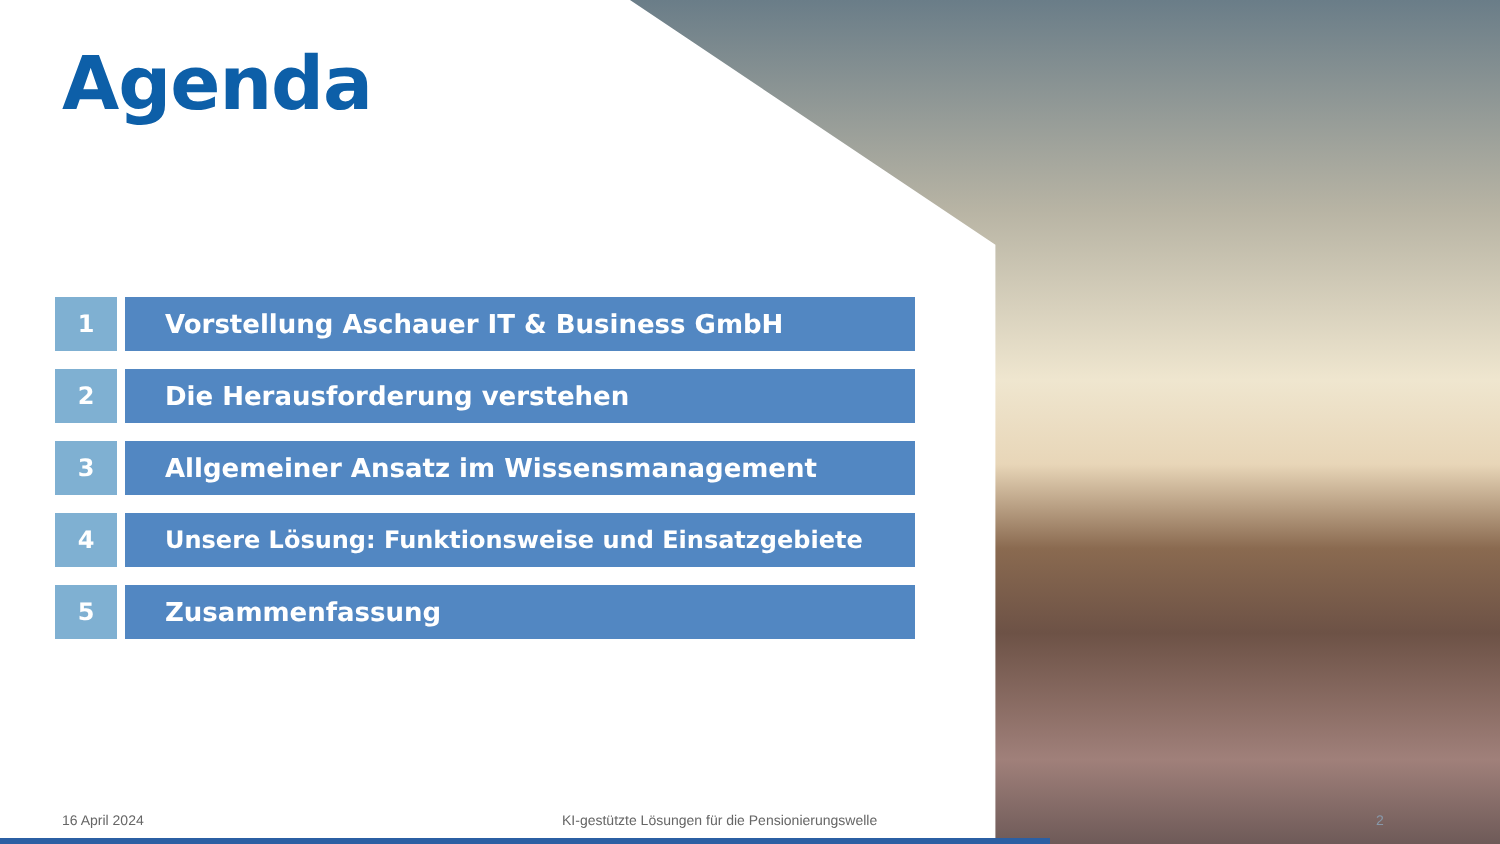Agenda
1 Vorstellung Aschauer IT & Business GmbH
2 Die Herausforderung verstehen
3 Allgemeiner Ansatz im Wissensmanagement
4 Unsere Lösung: Funktionsweise und Einsatzgebiete
5 Zusammenfassung
16 April 2024
KI-gestützte Lösungen für die Pensionierungswelle
2